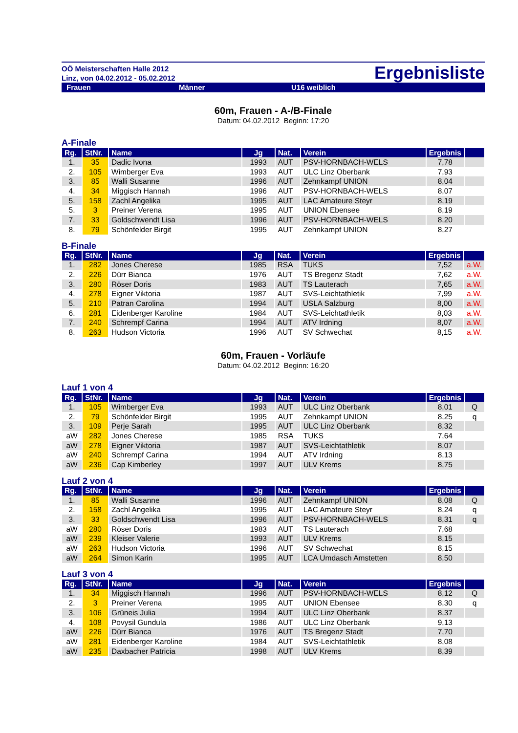OÖ Meisterschaften Halle 2012
Linz, von 04.02.2012 - 05.02.2012
Ergebnisliste
Frauen Männer U16 weiblich
60m, Frauen - A-/B-Finale
Datum: 04.02.2012 Beginn: 17:20
A-Finale
| Rg. | StNr. | Name | Jg | Nat. | Verein | Ergebnis | |
| --- | --- | --- | --- | --- | --- | --- | --- |
| 1. | 35 | Dadic Ivona | 1993 | AUT | PSV-HORNBACH-WELS | 7,78 | |
| 2. | 105 | Wimberger Eva | 1993 | AUT | ULC Linz Oberbank | 7,93 | |
| 3. | 85 | Walli Susanne | 1996 | AUT | Zehnkampf UNION | 8,04 | |
| 4. | 34 | Miggisch Hannah | 1996 | AUT | PSV-HORNBACH-WELS | 8,07 | |
| 5. | 158 | Zachl Angelika | 1995 | AUT | LAC Amateure Steyr | 8,19 | |
| 5. | 3 | Preiner Verena | 1995 | AUT | UNION Ebensee | 8,19 | |
| 7. | 33 | Goldschwendt Lisa | 1996 | AUT | PSV-HORNBACH-WELS | 8,20 | |
| 8. | 79 | Schönfelder Birgit | 1995 | AUT | Zehnkampf UNION | 8,27 | |
B-Finale
| Rg. | StNr. | Name | Jg | Nat. | Verein | Ergebnis | |
| --- | --- | --- | --- | --- | --- | --- | --- |
| 1. | 282 | Jones Cherese | 1985 | RSA | TUKS | 7,52 | a.W. |
| 2. | 226 | Dürr Bianca | 1976 | AUT | TS Bregenz Stadt | 7,62 | a.W. |
| 3. | 280 | Röser Doris | 1983 | AUT | TS Lauterach | 7,65 | a.W. |
| 4. | 278 | Eigner Viktoria | 1987 | AUT | SVS-Leichtathletik | 7,99 | a.W. |
| 5. | 210 | Patran Carolina | 1994 | AUT | USLA Salzburg | 8,00 | a.W. |
| 6. | 281 | Eidenberger Karoline | 1984 | AUT | SVS-Leichtathletik | 8,03 | a.W. |
| 7. | 240 | Schrempf Carina | 1994 | AUT | ATV Irdning | 8,07 | a.W. |
| 8. | 263 | Hudson Victoria | 1996 | AUT | SV Schwechat | 8,15 | a.W. |
60m, Frauen - Vorläufe
Datum: 04.02.2012 Beginn: 16:20
Lauf 1 von 4
| Rg. | StNr. | Name | Jg | Nat. | Verein | Ergebnis | |
| --- | --- | --- | --- | --- | --- | --- | --- |
| 1. | 105 | Wimberger Eva | 1993 | AUT | ULC Linz Oberbank | 8,01 | Q |
| 2. | 79 | Schönfelder Birgit | 1995 | AUT | Zehnkampf UNION | 8,25 | q |
| 3. | 109 | Perje Sarah | 1995 | AUT | ULC Linz Oberbank | 8,32 | |
| aW | 282 | Jones Cherese | 1985 | RSA | TUKS | 7,64 | |
| aW | 278 | Eigner Viktoria | 1987 | AUT | SVS-Leichtathletik | 8,07 | |
| aW | 240 | Schrempf Carina | 1994 | AUT | ATV Irdning | 8,13 | |
| aW | 236 | Cap Kimberley | 1997 | AUT | ULV Krems | 8,75 | |
Lauf 2 von 4
| Rg. | StNr. | Name | Jg | Nat. | Verein | Ergebnis | |
| --- | --- | --- | --- | --- | --- | --- | --- |
| 1. | 85 | Walli Susanne | 1996 | AUT | Zehnkampf UNION | 8,08 | Q |
| 2. | 158 | Zachl Angelika | 1995 | AUT | LAC Amateure Steyr | 8,24 | q |
| 3. | 33 | Goldschwendt Lisa | 1996 | AUT | PSV-HORNBACH-WELS | 8,31 | q |
| aW | 280 | Röser Doris | 1983 | AUT | TS Lauterach | 7,68 | |
| aW | 239 | Kleiser Valerie | 1993 | AUT | ULV Krems | 8,15 | |
| aW | 263 | Hudson Victoria | 1996 | AUT | SV Schwechat | 8,15 | |
| aW | 264 | Simon Karin | 1995 | AUT | LCA Umdasch Amstetten | 8,50 | |
Lauf 3 von 4
| Rg. | StNr. | Name | Jg | Nat. | Verein | Ergebnis | |
| --- | --- | --- | --- | --- | --- | --- | --- |
| 1. | 34 | Miggisch Hannah | 1996 | AUT | PSV-HORNBACH-WELS | 8,12 | Q |
| 2. | 3 | Preiner Verena | 1995 | AUT | UNION Ebensee | 8,30 | q |
| 3. | 106 | Grüneis Julia | 1994 | AUT | ULC Linz Oberbank | 8,37 | |
| 4. | 108 | Povysil Gundula | 1986 | AUT | ULC Linz Oberbank | 9,13 | |
| aW | 226 | Dürr Bianca | 1976 | AUT | TS Bregenz Stadt | 7,70 | |
| aW | 281 | Eidenberger Karoline | 1984 | AUT | SVS-Leichtathletik | 8,08 | |
| aW | 235 | Daxbacher Patricia | 1998 | AUT | ULV Krems | 8,39 | |